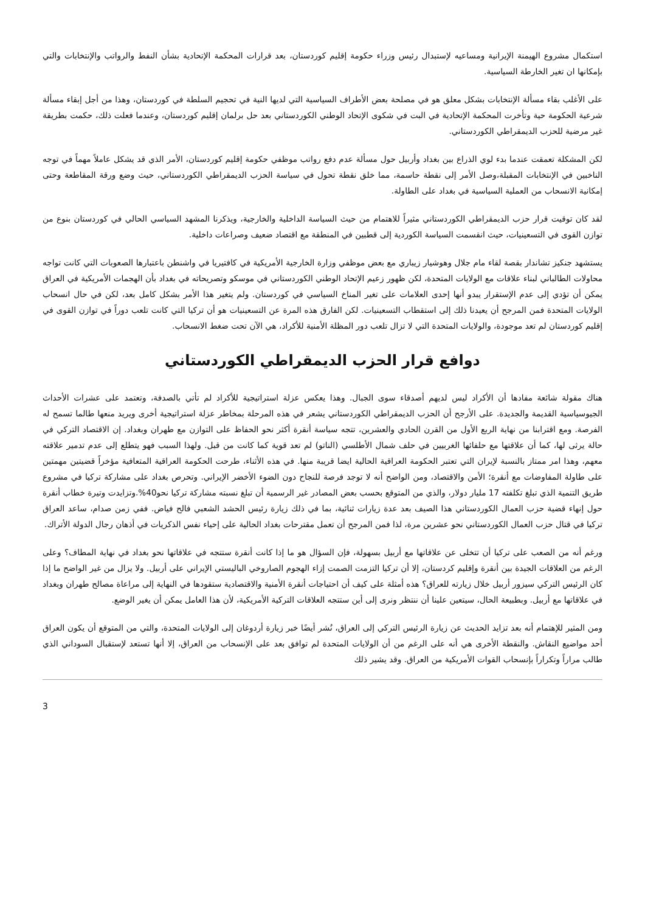استكمال مشروع الهيمنة الإيرانية ومساعيه لإستبدال رئيس وزراء حكومة إقليم كوردستان، بعد قرارات المحكمة الإتحادية بشأن النفط والرواتب والإنتخابات والتي بإمكانها ان تغير الخارطة السياسية.
على الأغلب بقاء مسألة الإنتخابات بشكل معلق هو في مصلحة بعض الأطراف السياسية التي لديها النية في تحجيم السلطة في كوردستان، وهذا من أجل إبقاء مسألة شرعية الحكومة حية وتأخرت المحكمة الإتحادية في البت في شكوى الإتحاد الوطني الكوردستاني بعد حل برلمان إقليم كوردستان، وعندما فعلت ذلك، حكمت بطريقة غير مرضية للحزب الديمقراطي الكوردستاني.
لكن المشكلة تعمقت عندما بدء لوي الذراع بين بغداد وأربيل حول مسألة عدم دفع رواتب موظفي حكومة إقليم كوردستان، الأمر الذي قد يشكل عاملاً مهماً في توجه الناخبين في الإنتخابات المقبلة،وصل الأمر إلى نقطة حاسمة، مما خلق نقطة تحول في سياسة الحزب الديمقراطي الكوردستاني، حيث وضع ورقة المقاطعة وحتى إمكانية الانسحاب من العملية السياسية في بغداد على الطاولة.
لقد كان توقيت قرار حزب الديمقراطي الكوردستاني مثيراً للاهتمام من حيث السياسة الداخلية والخارجية، ويذكرنا المشهد السياسي الحالي في كوردستان بنوع من توازن القوى في التسعينيات، حيث انقسمت السياسة الكوردية إلى قطبين في المنطقة مع اقتصاد ضعيف وصراعات داخلية.
يستشهد جنكيز تشاندار بقصة لقاء مام جلال وهوشيار زيباري مع بعض موظفي وزارة الخارجية الأمريكية في كافتيريا في واشنطن باعتبارها الصعوبات التي كانت تواجه محاولات الطالباني لبناء علاقات مع الولايات المتحدة، لكن ظهور زعيم الإتحاد الوطني الكوردستاني في موسكو وتصريحاته في بغداد بأن الهجمات الأمريكية في العراق يمكن أن تؤدي إلى عدم الإستقرار يبدو أنها إحدى العلامات على تغير المناخ السياسي في كوردستان. ولم يتغير هذا الأمر بشكل كامل بعد، لكن في حال انسحاب الولايات المتحدة فمن المرجح أن يعيدنا ذلك إلى استقطاب التسعينيات. لكن الفارق هذه المرة عن التسعينيات هو أن تركيا التي كانت تلعب دوراً في توازن القوى في إقليم كوردستان لم تعد موجودة، والولايات المتحدة التي لا تزال تلعب دور المظلة الأمنية للأكراد، هي الآن تحت ضغط الانسحاب.
دوافع قرار الحزب الديمقراطي الكوردستاني
هناك مقولة شائعة مفادها أن الأكراد ليس لديهم أصدقاء سوى الجبال. وهذا يعكس عزلة استراتيجية للأكراد لم تأتي بالصدفة، وتعتمد على عشرات الأحداث الجيوسياسية القديمة والجديدة. على الأرجح أن الحزب الديمقراطي الكوردستاني يشعر في هذه المرحلة بمخاطر عزلة استراتيجية أخرى ويريد منعها طالما تسمح له الفرصة. ومع اقترابنا من نهاية الربع الأول من القرن الحادي والعشرين، تتجه سياسة أنقرة أكثر نحو الحفاظ على التوازن مع طهران وبغداد. إن الاقتصاد التركي في حالة يرثى لها، كما أن علاقتها مع حلفائها الغربيين في حلف شمال الأطلسي (الناتو) لم تعد قوية كما كانت من قبل. ولهذا السبب فهو يتطلع إلى عدم تدمير علاقته معهم، وهذا امر ممتاز بالنسبة لإيران التي تعتبر الحكومة العراقية الحالية ايضا قريبة منها. في هذه الأثناء، طرحت الحكومة العراقية المتعافية مؤخراً قضيتين مهمتين على طاولة المفاوضات مع أنقرة؛ الأمن والاقتصاد، ومن الواضح أنه لا توجد فرصة للنجاح دون الضوء الأخضر الإيراني. وتحرص بغداد على مشاركة تركيا في مشروع طريق التنمية الذي تبلغ تكلفته 17 مليار دولار، والذي من المتوقع بحسب بعض المصادر غير الرسمية أن تبلغ نسبته مشاركة تركيا نحو40%.وتزايدت وتيرة خطاب أنقرة حول إنهاء قضية حزب العمال الكوردستاني هذا الصيف بعد عدة زيارات ثنائية، بما في ذلك زيارة رئيس الحشد الشعبي فالح فياض. ففي زمن صدام، ساعد العراق تركيا في قتال حزب العمال الكوردستاني نحو عشرين مرة، لذا فمن المرجح أن تعمل مقترحات بغداد الحالية على إحياء نفس الذكريات في أذهان رجال الدولة الأتراك.
ورغم أنه من الصعب على تركيا أن تتخلى عن علاقاتها مع أربيل بسهولة، فإن السؤال هو ما إذا كانت أنقرة ستتجه في علاقاتها نحو بغداد في نهاية المطاف؟ وعلى الرغم من العلاقات الجيدة بين أنقرة وإقليم كردستان، إلا أن تركيا التزمت الصمت إزاء الهجوم الصاروخي الباليستي الإيراني على أربيل. ولا يزال من غير الواضح ما إذا كان الرئيس التركي سيزور أربيل خلال زيارته للعراق؟ هذه أمثلة على كيف أن احتياجات أنقرة الأمنية والاقتصادية ستقودها في النهاية إلى مراعاة مصالح طهران وبغداد في علاقاتها مع أربيل. وبطبيعة الحال، سيتعين علينا أن ننتظر ونرى إلى أين ستتجه العلاقات التركية الأمريكية، لأن هذا العامل يمكن أن يغير الوضع.
ومن المثير للإهتمام أنه بعد تزايد الحديث عن زيارة الرئيس التركي إلى العراق، نُشر أيضًا خبر زيارة أردوغان إلى الولايات المتحدة، والتي من المتوقع أن يكون العراق أحد مواضيع النقاش. والنقطة الأخرى هي أنه على الرغم من أن الولايات المتحدة لم توافق بعد على الإنسحاب من العراق، إلا أنها تستعد لإستقبال السوداني الذي طالب مراراً وتكراراً بإنسحاب القوات الأمريكية من العراق. وقد يشير ذلك
3